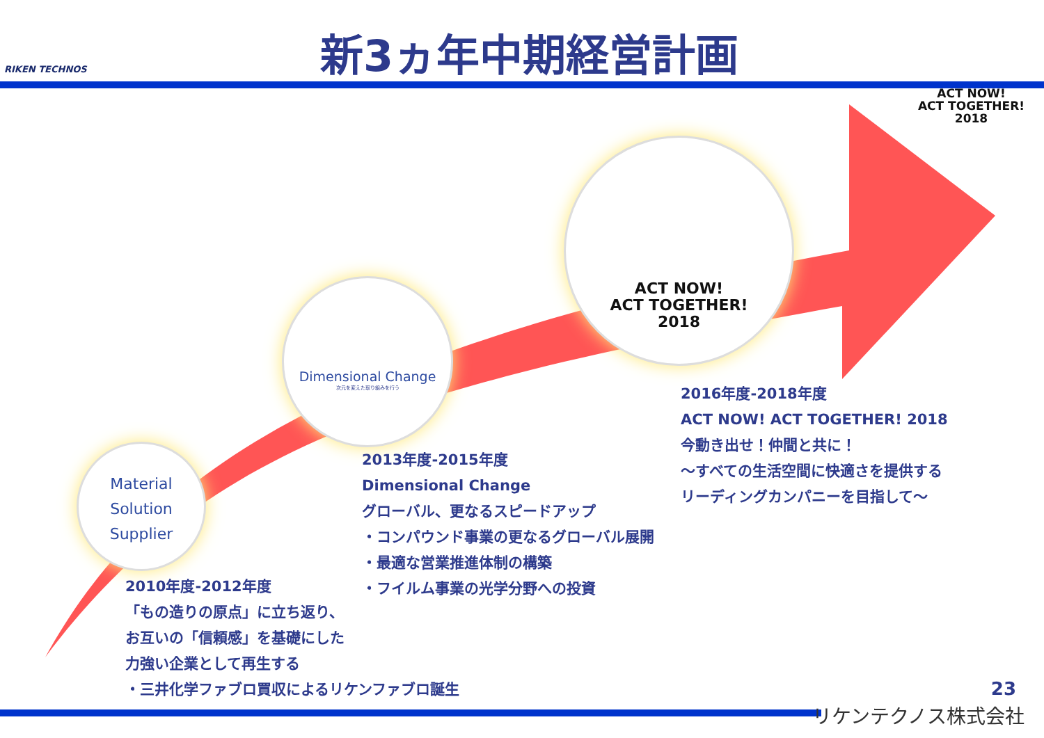RIKEN TECHNOS 新3ヵ年中期経営計画
ACT NOW!
ACT TOGETHER!
2018
Material
Solution
Supplier
Dimensional Change
次元を変えた取り組みを行う
ACT NOW!
ACT TOGETHER!
2018
2010年度-2012年度
「もの造りの原点」に立ち返り、
お互いの「信頼感」を基礎にした
力強い企業として再生する
・三井化学ファブロ買収によるリケンファブロ誕生
2013年度-2015年度
Dimensional Change
グローバル、更なるスピードアップ
・コンパウンド事業の更なるグローバル展開
・最適な営業推進体制の構築
・フイルム事業の光学分野への投資
2016年度-2018年度
ACT NOW! ACT TOGETHER! 2018
今動き出せ！仲間と共に！
～すべての生活空間に快適さを提供する
リーディングカンパニーを目指して～
23
リケンテクノス株式会社